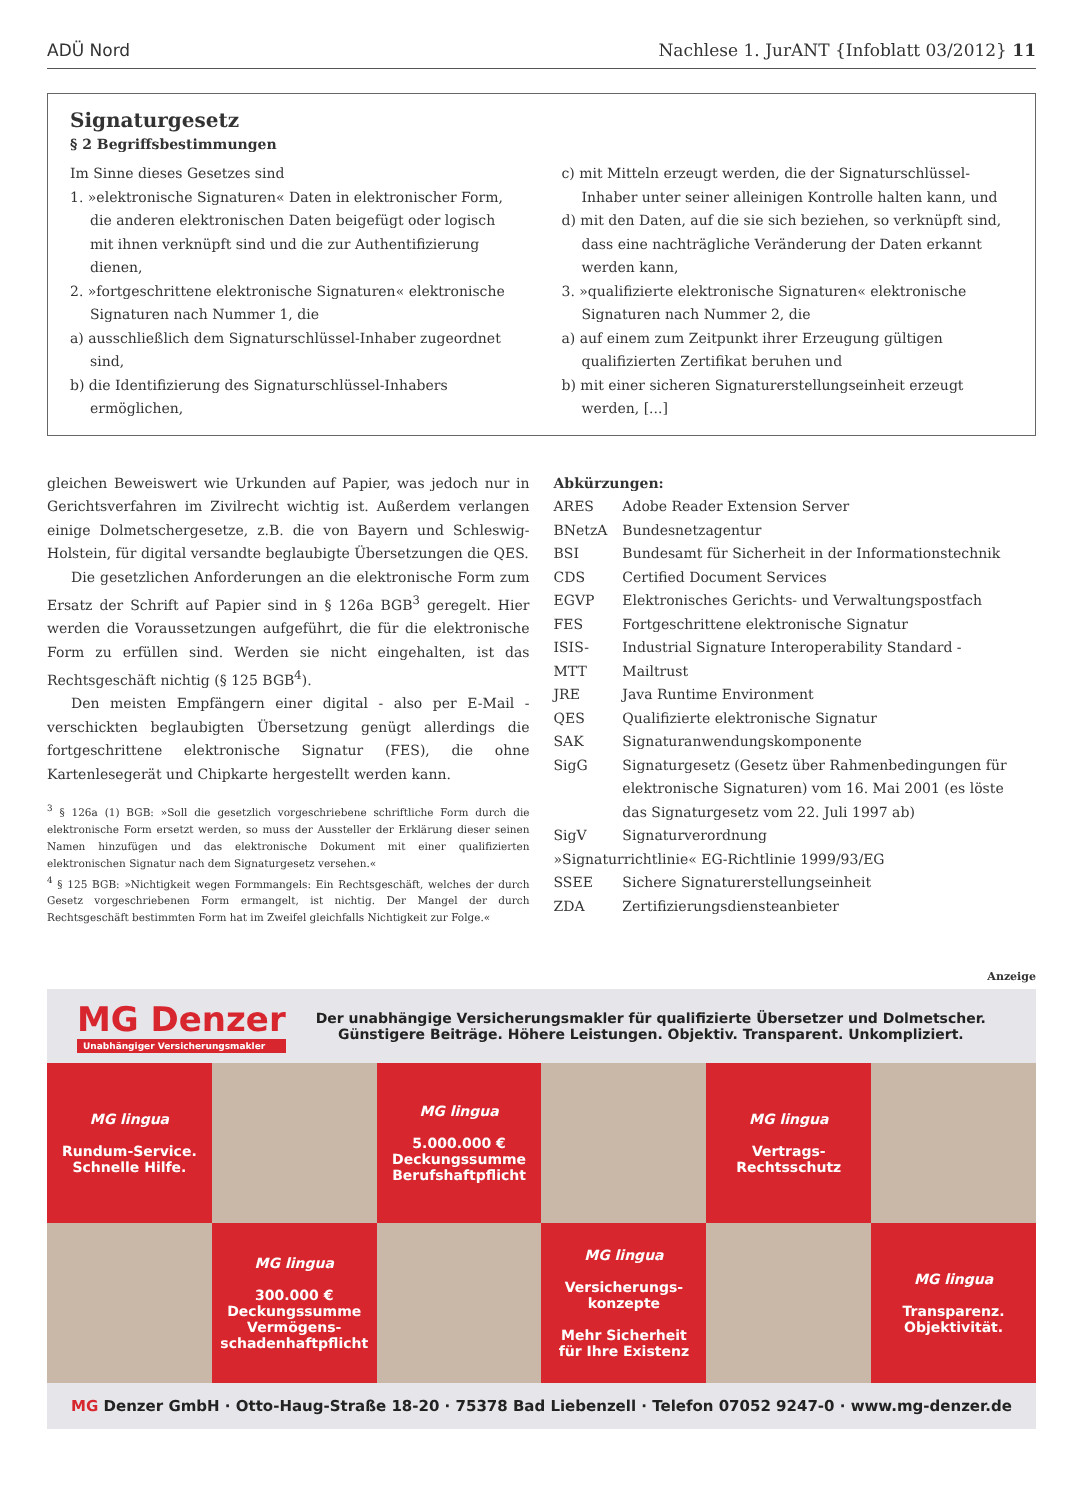ADÜ Nord Nachlese 1. JurANT {Infoblatt 03/2012} 11
Signaturgesetz
§ 2 Begriffsbestimmungen
Im Sinne dieses Gesetzes sind
1. »elektronische Signaturen« Daten in elektronischer Form, die anderen elektronischen Daten beigefügt oder logisch mit ihnen verknüpft sind und die zur Authentifizierung dienen,
2. »fortgeschrittene elektronische Signaturen« elektronische Signaturen nach Nummer 1, die
a) ausschließlich dem Signaturschlüssel-Inhaber zugeordnet sind,
b) die Identifizierung des Signaturschlüssel-Inhabers ermöglichen,
c) mit Mitteln erzeugt werden, die der Signaturschlüssel-Inhaber unter seiner alleinigen Kontrolle halten kann, und
d) mit den Daten, auf die sie sich beziehen, so verknüpft sind, dass eine nachträgliche Veränderung der Daten erkannt werden kann,
3. »qualifizierte elektronische Signaturen« elektronische Signaturen nach Nummer 2, die
a) auf einem zum Zeitpunkt ihrer Erzeugung gültigen qualifizierten Zertifikat beruhen und
b) mit einer sicheren Signaturerstellungseinheit erzeugt werden, [...]
gleichen Beweiswert wie Urkunden auf Papier, was jedoch nur in Gerichtsverfahren im Zivilrecht wichtig ist. Außerdem verlangen einige Dolmetschergesetze, z.B. die von Bayern und Schleswig-Holstein, für digital versandte beglaubigte Übersetzungen die QES.
Die gesetzlichen Anforderungen an die elektronische Form zum Ersatz der Schrift auf Papier sind in § 126a BGB<sup>3</sup> geregelt. Hier werden die Voraussetzungen aufgeführt, die für die elektronische Form zu erfüllen sind. Werden sie nicht eingehalten, ist das Rechtsgeschäft nichtig (§ 125 BGB<sup>4</sup>).
Den meisten Empfängern einer digital - also per E-Mail - verschickten beglaubigten Übersetzung genügt allerdings die fortgeschrittene elektronische Signatur (FES), die ohne Kartenlesegerät und Chipkarte hergestellt werden kann.
<sup>3</sup> § 126a (1) BGB: »Soll die gesetzlich vorgeschriebene schriftliche Form durch die elektronische Form ersetzt werden, so muss der Aussteller der Erklärung dieser seinen Namen hinzufügen und das elektronische Dokument mit einer qualifizierten elektronischen Signatur nach dem Signaturgesetz versehen.«
<sup>4</sup> § 125 BGB: »Nichtigkeit wegen Formmangels: Ein Rechtsgeschäft, welches der durch Gesetz vorgeschriebenen Form ermangelt, ist nichtig. Der Mangel der durch Rechtsgeschäft bestimmten Form hat im Zweifel gleichfalls Nichtigkeit zur Folge.«
Abkürzungen:
| ARES | Adobe Reader Extension Server |
| BNetzA | Bundesnetzagentur |
| BSI | Bundesamt für Sicherheit in der Informationstechnik |
| CDS | Certified Document Services |
| EGVP | Elektronisches Gerichts- und Verwaltungspostfach |
| FES | Fortgeschrittene elektronische Signatur |
| ISIS-MTT | Industrial Signature Interoperability Standard - Mailtrust |
| JRE | Java Runtime Environment |
| QES | Qualifizierte elektronische Signatur |
| SAK | Signaturanwendungskomponente |
| SigG | Signaturgesetz (Gesetz über Rahmenbedingungen für elektronische Signaturen) vom 16. Mai 2001 (es löste das Signaturgesetz vom 22. Juli 1997 ab) |
| SigV | Signaturverordnung |
| »Signaturrichtlinie« EG-Richtlinie 1999/93/EG | |
| SSEE | Sichere Signaturerstellungseinheit |
| ZDA | Zertifizierungsdiensteanbieter |
Anzeige
MG Denzer
Unabhängiger Versicherungsmakler
Der unabhängige Versicherungsmakler für qualifizierte Übersetzer und Dolmetscher.
Günstigere Beiträge. Höhere Leistungen. Objektiv. Transparent. Unkompliziert.
MG lingua
Rundum-Service.
Schnelle Hilfe.
MG lingua
5.000.000 €
Deckungssumme
Berufshaftpflicht
MG lingua
Vertrags-
Rechtsschutz
MG lingua
300.000 €
Deckungssumme
Vermögens-
schadenhaftpflicht
MG lingua
Versicherungs-
konzepte
Mehr Sicherheit
für Ihre Existenz
MG lingua
Transparenz.
Objektivität.
MG Denzer GmbH · Otto-Haug-Straße 18-20 · 75378 Bad Liebenzell · Telefon 07052 9247-0 · www.mg-denzer.de